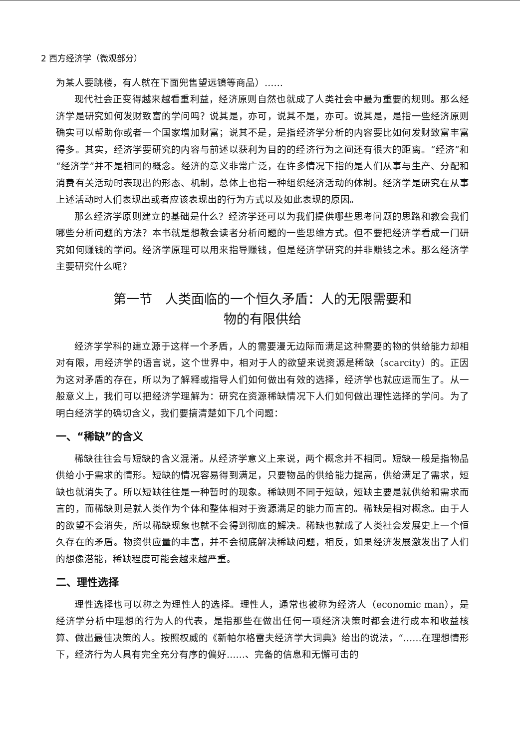2 西方经济学（微观部分）
为某人要跳楼，有人就在下面兜售望远镜等商品）……
现代社会正变得越来越看重利益，经济原则自然也就成了人类社会中最为重要的规则。那么经济学是研究如何发财致富的学问吗？说其是，亦可，说其不是，亦可。说其是，是指一些经济原则确实可以帮助你或者一个国家增加财富；说其不是，是指经济学分析的内容要比如何发财致富丰富得多。其实，经济学要研究的内容与前述以获利为目的的经济行为之间还有很大的距离。“经济”和“经济学”并不是相同的概念。经济的意义非常广泛，在许多情况下指的是人们从事与生产、分配和消费有关活动时表现出的形态、机制，总体上也指一种组织经济活动的体制。经济学是研究在从事上述活动时人们表现出或者应该表现出的行为方式以及如此表现的原因。
那么经济学原则建立的基础是什么？经济学还可以为我们提供哪些思考问题的思路和教会我们哪些分析问题的方法？本书就是想教会读者分析问题的一些思维方式。但不要把经济学看成一门研究如何赚钱的学问。经济学原理可以用来指导赚钱，但是经济学研究的并非赚钱之术。那么经济学主要研究什么呢？
第一节　人类面临的一个恒久矛盾：人的无限需要和
物的有限供给
经济学学科的建立源于这样一个矛盾，人的需要漫无边际而满足这种需要的物的供给能力却相对有限，用经济学的语言说，这个世界中，相对于人的欲望来说资源是稀缺（scarcity）的。正因为这对矛盾的存在，所以为了解释或指导人们如何做出有效的选择，经济学也就应运而生了。从一般意义上，我们可以把经济学理解为：研究在资源稀缺情况下人们如何做出理性选择的学问。为了明白经济学的确切含义，我们要搞清楚如下几个问题：
一、“稀缺”的含义
稀缺往往会与短缺的含义混淆。从经济学意义上来说，两个概念并不相同。短缺一般是指物品供给小于需求的情形。短缺的情况容易得到满足，只要物品的供给能力提高，供给满足了需求，短缺也就消失了。所以短缺往往是一种暂时的现象。稀缺则不同于短缺，短缺主要是就供给和需求而言的，而稀缺则是就人类作为个体和整体相对于资源满足的能力而言的。稀缺是相对概念。由于人的欲望不会消失，所以稀缺现象也就不会得到彻底的解决。稀缺也就成了人类社会发展史上一个恒久存在的矛盾。物资供应量的丰富，并不会彻底解决稀缺问题，相反，如果经济发展激发出了人们的想像潜能，稀缺程度可能会越来越严重。
二、理性选择
理性选择也可以称之为理性人的选择。理性人，通常也被称为经济人（economic man），是经济学分析中理想的行为人的代表，是指那些在做出任何一项经济决策时都会进行成本和收益核算、做出最佳决策的人。按照权威的《新帕尔格雷夫经济学大词典》给出的说法，“……在理想情形下，经济行为人具有完全充分有序的偏好……、完备的信息和无懈可击的